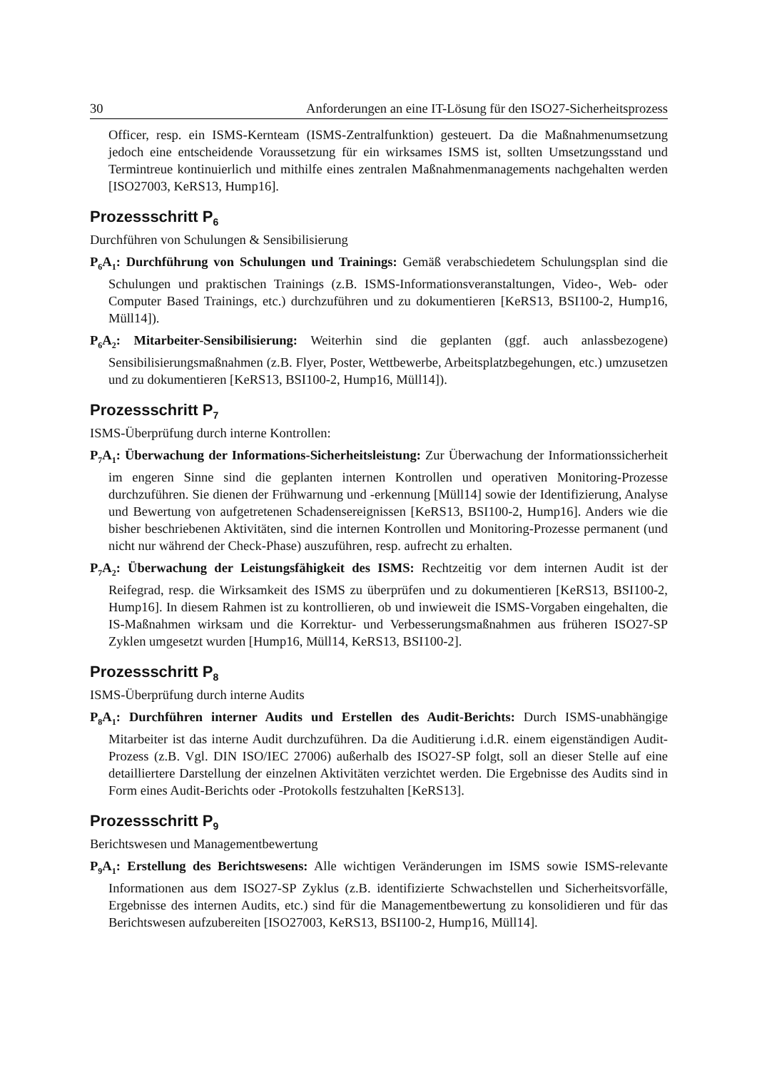30 Anforderungen an eine IT-Lösung für den ISO27-Sicherheitsprozess
Officer, resp. ein ISMS-Kernteam (ISMS-Zentralfunktion) gesteuert. Da die Maßnahmenumsetzung jedoch eine entscheidende Voraussetzung für ein wirksames ISMS ist, sollten Umsetzungsstand und Termintreue kontinuierlich und mithilfe eines zentralen Maßnahmenmanagements nachgehalten werden [ISO27003, KeRS13, Hump16].
Prozessschritt P<sub>6</sub>
Durchführen von Schulungen & Sensibilisierung
P<sub>6</sub>A<sub>1</sub>: Durchführung von Schulungen und Trainings: Gemäß verabschiedetem Schulungsplan sind die Schulungen und praktischen Trainings (z.B. ISMS-Informationsveranstaltungen, Video-, Web- oder Computer Based Trainings, etc.) durchzuführen und zu dokumentieren [KeRS13, BSI100-2, Hump16, Müll14]).
P<sub>6</sub>A<sub>2</sub>: Mitarbeiter-Sensibilisierung: Weiterhin sind die geplanten (ggf. auch anlassbezogene) Sensibilisierungsmaßnahmen (z.B. Flyer, Poster, Wettbewerbe, Arbeitsplatzbegehungen, etc.) umzusetzen und zu dokumentieren [KeRS13, BSI100-2, Hump16, Müll14]).
Prozessschritt P<sub>7</sub>
ISMS-Überprüfung durch interne Kontrollen:
P<sub>7</sub>A<sub>1</sub>: Überwachung der Informations-Sicherheitsleistung: Zur Überwachung der Informationssicherheit im engeren Sinne sind die geplanten internen Kontrollen und operativen Monitoring-Prozesse durchzuführen. Sie dienen der Frühwarnung und -erkennung [Müll14] sowie der Identifizierung, Analyse und Bewertung von aufgetretenen Schadensereignissen [KeRS13, BSI100-2, Hump16]. Anders wie die bisher beschriebenen Aktivitäten, sind die internen Kontrollen und Monitoring-Prozesse permanent (und nicht nur während der Check-Phase) auszuführen, resp. aufrecht zu erhalten.
P<sub>7</sub>A<sub>2</sub>: Überwachung der Leistungsfähigkeit des ISMS: Rechtzeitig vor dem internen Audit ist der Reifegrad, resp. die Wirksamkeit des ISMS zu überprüfen und zu dokumentieren [KeRS13, BSI100-2, Hump16]. In diesem Rahmen ist zu kontrollieren, ob und inwieweit die ISMS-Vorgaben eingehalten, die IS-Maßnahmen wirksam und die Korrektur- und Verbesserungsmaßnahmen aus früheren ISO27-SP Zyklen umgesetzt wurden [Hump16, Müll14, KeRS13, BSI100-2].
Prozessschritt P<sub>8</sub>
ISMS-Überprüfung durch interne Audits
P<sub>8</sub>A<sub>1</sub>: Durchführen interner Audits und Erstellen des Audit-Berichts: Durch ISMS-unabhängige Mitarbeiter ist das interne Audit durchzuführen. Da die Auditierung i.d.R. einem eigenständigen Audit-Prozess (z.B. Vgl. DIN ISO/IEC 27006) außerhalb des ISO27-SP folgt, soll an dieser Stelle auf eine detailliertere Darstellung der einzelnen Aktivitäten verzichtet werden. Die Ergebnisse des Audits sind in Form eines Audit-Berichts oder -Protokolls festzuhalten [KeRS13].
Prozessschritt P<sub>9</sub>
Berichtswesen und Managementbewertung
P<sub>9</sub>A<sub>1</sub>: Erstellung des Berichtswesens: Alle wichtigen Veränderungen im ISMS sowie ISMS-relevante Informationen aus dem ISO27-SP Zyklus (z.B. identifizierte Schwachstellen und Sicherheitsvorfälle, Ergebnisse des internen Audits, etc.) sind für die Managementbewertung zu konsolidieren und für das Berichtswesen aufzubereiten [ISO27003, KeRS13, BSI100-2, Hump16, Müll14].